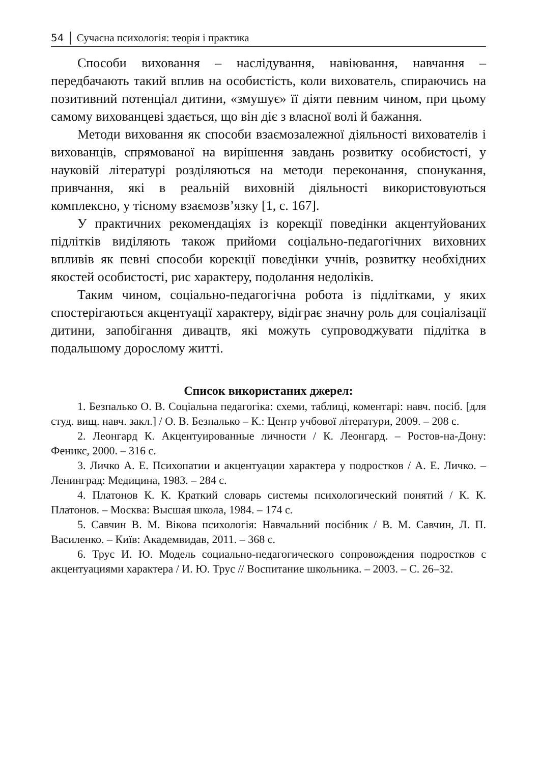54 │ Сучасна психологія: теорія і практика
Способи виховання – наслідування, навіювання, навчання – передбачають такий вплив на особистість, коли вихователь, спираючись на позитивний потенціал дитини, «змушує» її діяти певним чином, при цьому самому вихованцеві здається, що він діє з власної волі й бажання.
Методи виховання як способи взаємозалежної діяльності вихователів і вихованців, спрямованої на вирішення завдань розвитку особистості, у науковій літературі розділяються на методи переконання, спонукання, привчання, які в реальній виховній діяльності використовуються комплексно, у тісному взаємозв’язку [1, с. 167].
У практичних рекомендаціях із корекції поведінки акцентуйованих підлітків виділяють також прийоми соціально-педагогічних виховних впливів як певні способи корекції поведінки учнів, розвитку необхідних якостей особистості, рис характеру, подолання недоліків.
Таким чином, соціально-педагогічна робота із підлітками, у яких спостерігаються акцентуації характеру, відіграє значну роль для соціалізації дитини, запобігання дивацтв, які можуть супроводжувати підлітка в подальшому дорослому житті.
Список використаних джерел:
1. Безпалько О. В. Соціальна педагогіка: схеми, таблиці, коментарі: навч. посіб. [для студ. вищ. навч. закл.] / О. В. Безпалько – К.: Центр учбової літератури, 2009. – 208 с.
2. Леонгард К. Акцентуированные личности / К. Леонгард. – Ростов-на-Дону: Феникс, 2000. – 316 с.
3. Личко А. Е. Психопатии и акцентуации характера у подростков / А. Е. Личко. – Ленинград: Медицина, 1983. – 284 с.
4. Платонов К. К. Краткий словарь системы психологический понятий / К. К. Платонов. – Москва: Высшая школа, 1984. – 174 с.
5. Савчин В. М. Вікова психологія: Навчальний посібник / В. М. Савчин, Л. П. Василенко. – Київ: Академвидав, 2011. – 368 с.
6. Трус И. Ю. Модель социально-педагогического сопровождения подростков с акцентуациями характера / И. Ю. Трус // Воспитание школьника. – 2003. – С. 26–32.